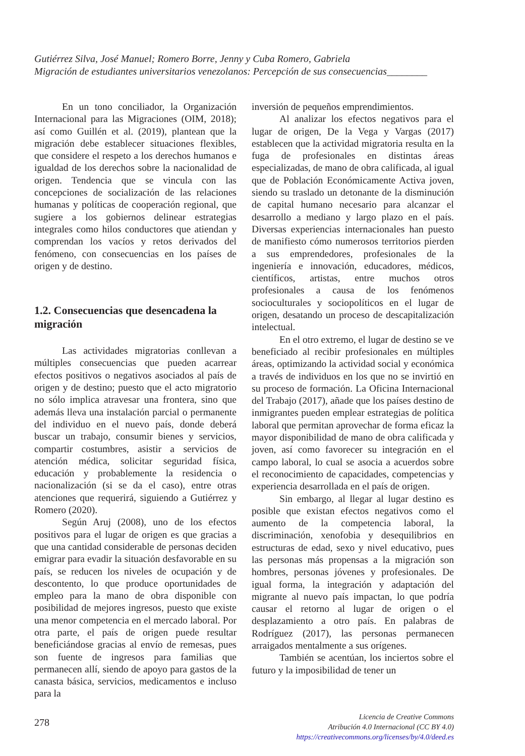Gutiérrez Silva, José Manuel; Romero Borre, Jenny y Cuba Romero, Gabriela
Migración de estudiantes universitarios venezolanos: Percepción de sus consecuencias________
En un tono conciliador, la Organización Internacional para las Migraciones (OIM, 2018); así como Guillén et al. (2019), plantean que la migración debe establecer situaciones flexibles, que considere el respeto a los derechos humanos e igualdad de los derechos sobre la nacionalidad de origen. Tendencia que se vincula con las concepciones de socialización de las relaciones humanas y políticas de cooperación regional, que sugiere a los gobiernos delinear estrategias integrales como hilos conductores que atiendan y comprendan los vacíos y retos derivados del fenómeno, con consecuencias en los países de origen y de destino.
1.2. Consecuencias que desencadena la migración
Las actividades migratorias conllevan a múltiples consecuencias que pueden acarrear efectos positivos o negativos asociados al país de origen y de destino; puesto que el acto migratorio no sólo implica atravesar una frontera, sino que además lleva una instalación parcial o permanente del individuo en el nuevo país, donde deberá buscar un trabajo, consumir bienes y servicios, compartir costumbres, asistir a servicios de atención médica, solicitar seguridad física, educación y probablemente la residencia o nacionalización (si se da el caso), entre otras atenciones que requerirá, siguiendo a Gutiérrez y Romero (2020).
Según Aruj (2008), uno de los efectos positivos para el lugar de origen es que gracias a que una cantidad considerable de personas deciden emigrar para evadir la situación desfavorable en su país, se reducen los niveles de ocupación y de descontento, lo que produce oportunidades de empleo para la mano de obra disponible con posibilidad de mejores ingresos, puesto que existe una menor competencia en el mercado laboral. Por otra parte, el país de origen puede resultar beneficiándose gracias al envío de remesas, pues son fuente de ingresos para familias que permanecen allí, siendo de apoyo para gastos de la canasta básica, servicios, medicamentos e incluso para la
inversión de pequeños emprendimientos.
Al analizar los efectos negativos para el lugar de origen, De la Vega y Vargas (2017) establecen que la actividad migratoria resulta en la fuga de profesionales en distintas áreas especializadas, de mano de obra calificada, al igual que de Población Económicamente Activa joven, siendo su traslado un detonante de la disminución de capital humano necesario para alcanzar el desarrollo a mediano y largo plazo en el país. Diversas experiencias internacionales han puesto de manifiesto cómo numerosos territorios pierden a sus emprendedores, profesionales de la ingeniería e innovación, educadores, médicos, científicos, artistas, entre muchos otros profesionales a causa de los fenómenos socioculturales y sociopolíticos en el lugar de origen, desatando un proceso de descapitalización intelectual.
En el otro extremo, el lugar de destino se ve beneficiado al recibir profesionales en múltiples áreas, optimizando la actividad social y económica a través de individuos en los que no se invirtió en su proceso de formación. La Oficina Internacional del Trabajo (2017), añade que los países destino de inmigrantes pueden emplear estrategias de política laboral que permitan aprovechar de forma eficaz la mayor disponibilidad de mano de obra calificada y joven, así como favorecer su integración en el campo laboral, lo cual se asocia a acuerdos sobre el reconocimiento de capacidades, competencias y experiencia desarrollada en el país de origen.
Sin embargo, al llegar al lugar destino es posible que existan efectos negativos como el aumento de la competencia laboral, la discriminación, xenofobia y desequilibrios en estructuras de edad, sexo y nivel educativo, pues las personas más propensas a la migración son hombres, personas jóvenes y profesionales. De igual forma, la integración y adaptación del migrante al nuevo país impactan, lo que podría causar el retorno al lugar de origen o el desplazamiento a otro país. En palabras de Rodríguez (2017), las personas permanecen arraigados mentalmente a sus orígenes.
También se acentúan, los inciertos sobre el futuro y la imposibilidad de tener un
278
Licencia de Creative Commons
Atribución 4.0 Internacional (CC BY 4.0)
https://creativecommons.org/licenses/by/4.0/deed.es